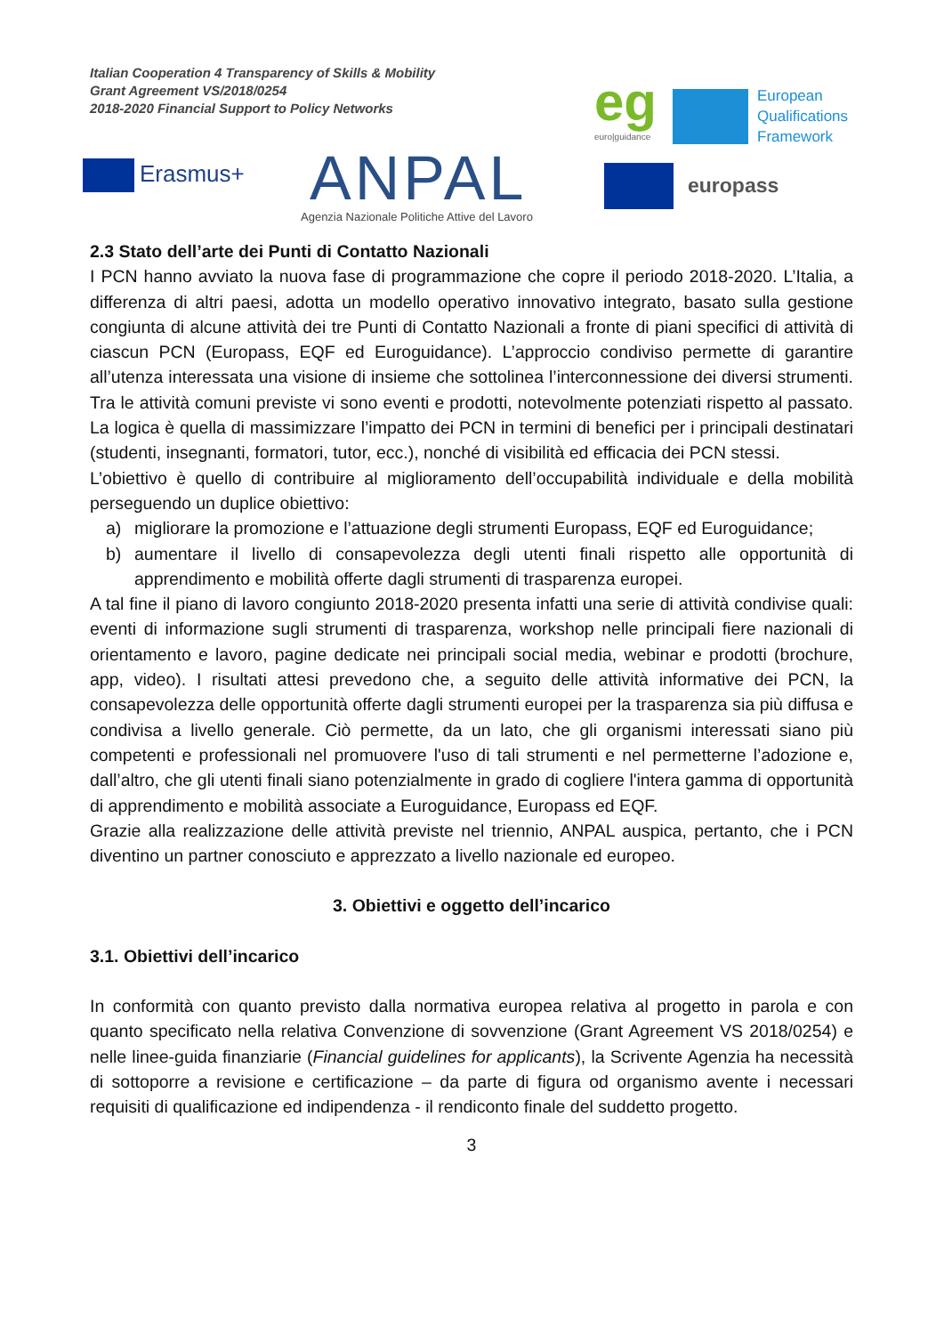Italian Cooperation 4 Transparency of Skills & Mobility
Grant Agreement VS/2018/0254
2018-2020 Financial Support to Policy Networks
Erasmus+ ANPAL
Agenzia Nazionale Politiche Attive del Lavoro
eg
euro|guidance
European
Qualifications
Framework
europass
2.3 Stato dell’arte dei Punti di Contatto Nazionali
I PCN hanno avviato la nuova fase di programmazione che copre il periodo 2018-2020. L’Italia, a differenza di altri paesi, adotta un modello operativo innovativo integrato, basato sulla gestione congiunta di alcune attività dei tre Punti di Contatto Nazionali a fronte di piani specifici di attività di ciascun PCN (Europass, EQF ed Euroguidance). L’approccio condiviso permette di garantire all’utenza interessata una visione di insieme che sottolinea l’interconnessione dei diversi strumenti. Tra le attività comuni previste vi sono eventi e prodotti, notevolmente potenziati rispetto al passato. La logica è quella di massimizzare l’impatto dei PCN in termini di benefici per i principali destinatari (studenti, insegnanti, formatori, tutor, ecc.), nonché di visibilità ed efficacia dei PCN stessi.
L’obiettivo è quello di contribuire al miglioramento dell’occupabilità individuale e della mobilità perseguendo un duplice obiettivo:
a) migliorare la promozione e l’attuazione degli strumenti Europass, EQF ed Euroguidance;
b) aumentare il livello di consapevolezza degli utenti finali rispetto alle opportunità di apprendimento e mobilità offerte dagli strumenti di trasparenza europei.
A tal fine il piano di lavoro congiunto 2018-2020 presenta infatti una serie di attività condivise quali: eventi di informazione sugli strumenti di trasparenza, workshop nelle principali fiere nazionali di orientamento e lavoro, pagine dedicate nei principali social media, webinar e prodotti (brochure, app, video). I risultati attesi prevedono che, a seguito delle attività informative dei PCN, la consapevolezza delle opportunità offerte dagli strumenti europei per la trasparenza sia più diffusa e condivisa a livello generale. Ciò permette, da un lato, che gli organismi interessati siano più competenti e professionali nel promuovere l'uso di tali strumenti e nel permetterne l’adozione e, dall’altro, che gli utenti finali siano potenzialmente in grado di cogliere l'intera gamma di opportunità di apprendimento e mobilità associate a Euroguidance, Europass ed EQF.
Grazie alla realizzazione delle attività previste nel triennio, ANPAL auspica, pertanto, che i PCN diventino un partner conosciuto e apprezzato a livello nazionale ed europeo.
3. Obiettivi e oggetto dell’incarico
3.1. Obiettivi dell’incarico
In conformità con quanto previsto dalla normativa europea relativa al progetto in parola e con quanto specificato nella relativa Convenzione di sovvenzione (Grant Agreement VS 2018/0254) e nelle linee-guida finanziarie (Financial guidelines for applicants), la Scrivente Agenzia ha necessità di sottoporre a revisione e certificazione – da parte di figura od organismo avente i necessari requisiti di qualificazione ed indipendenza - il rendiconto finale del suddetto progetto.
3